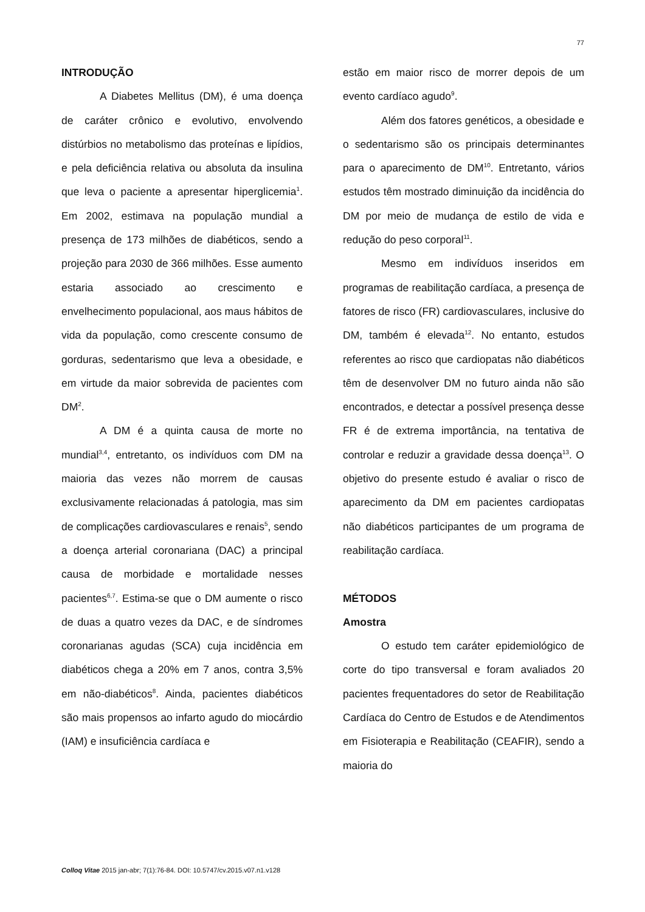77
INTRODUÇÃO
A Diabetes Mellitus (DM), é uma doença de caráter crônico e evolutivo, envolvendo distúrbios no metabolismo das proteínas e lipídios, e pela deficiência relativa ou absoluta da insulina que leva o paciente a apresentar hiperglicemia<sup>1</sup>. Em 2002, estimava na população mundial a presença de 173 milhões de diabéticos, sendo a projeção para 2030 de 366 milhões. Esse aumento estaria associado ao crescimento e envelhecimento populacional, aos maus hábitos de vida da população, como crescente consumo de gorduras, sedentarismo que leva a obesidade, e em virtude da maior sobrevida de pacientes com DM<sup>2</sup>.
A DM é a quinta causa de morte no mundial<sup>3,4</sup>, entretanto, os indivíduos com DM na maioria das vezes não morrem de causas exclusivamente relacionadas á patologia, mas sim de complicações cardiovasculares e renais<sup>5</sup>, sendo a doença arterial coronariana (DAC) a principal causa de morbidade e mortalidade nesses pacientes<sup>6,7</sup>. Estima-se que o DM aumente o risco de duas a quatro vezes da DAC, e de síndromes coronarianas agudas (SCA) cuja incidência em diabéticos chega a 20% em 7 anos, contra 3,5% em não-diabéticos<sup>8</sup>. Ainda, pacientes diabéticos são mais propensos ao infarto agudo do miocárdio (IAM) e insuficiência cardíaca e
estão em maior risco de morrer depois de um evento cardíaco agudo<sup>9</sup>.
Além dos fatores genéticos, a obesidade e o sedentarismo são os principais determinantes para o aparecimento de DM<sup>10</sup>. Entretanto, vários estudos têm mostrado diminuição da incidência do DM por meio de mudança de estilo de vida e redução do peso corporal<sup>11</sup>.
Mesmo em indivíduos inseridos em programas de reabilitação cardíaca, a presença de fatores de risco (FR) cardiovasculares, inclusive do DM, também é elevada<sup>12</sup>. No entanto, estudos referentes ao risco que cardiopatas não diabéticos têm de desenvolver DM no futuro ainda não são encontrados, e detectar a possível presença desse FR é de extrema importância, na tentativa de controlar e reduzir a gravidade dessa doença<sup>13</sup>. O objetivo do presente estudo é avaliar o risco de aparecimento da DM em pacientes cardiopatas não diabéticos participantes de um programa de reabilitação cardíaca.
MÉTODOS
Amostra
O estudo tem caráter epidemiológico de corte do tipo transversal e foram avaliados 20 pacientes frequentadores do setor de Reabilitação Cardíaca do Centro de Estudos e de Atendimentos em Fisioterapia e Reabilitação (CEAFIR), sendo a maioria do
Colloq Vitae 2015 jan-abr; 7(1):76-84. DOI: 10.5747/cv.2015.v07.n1.v128